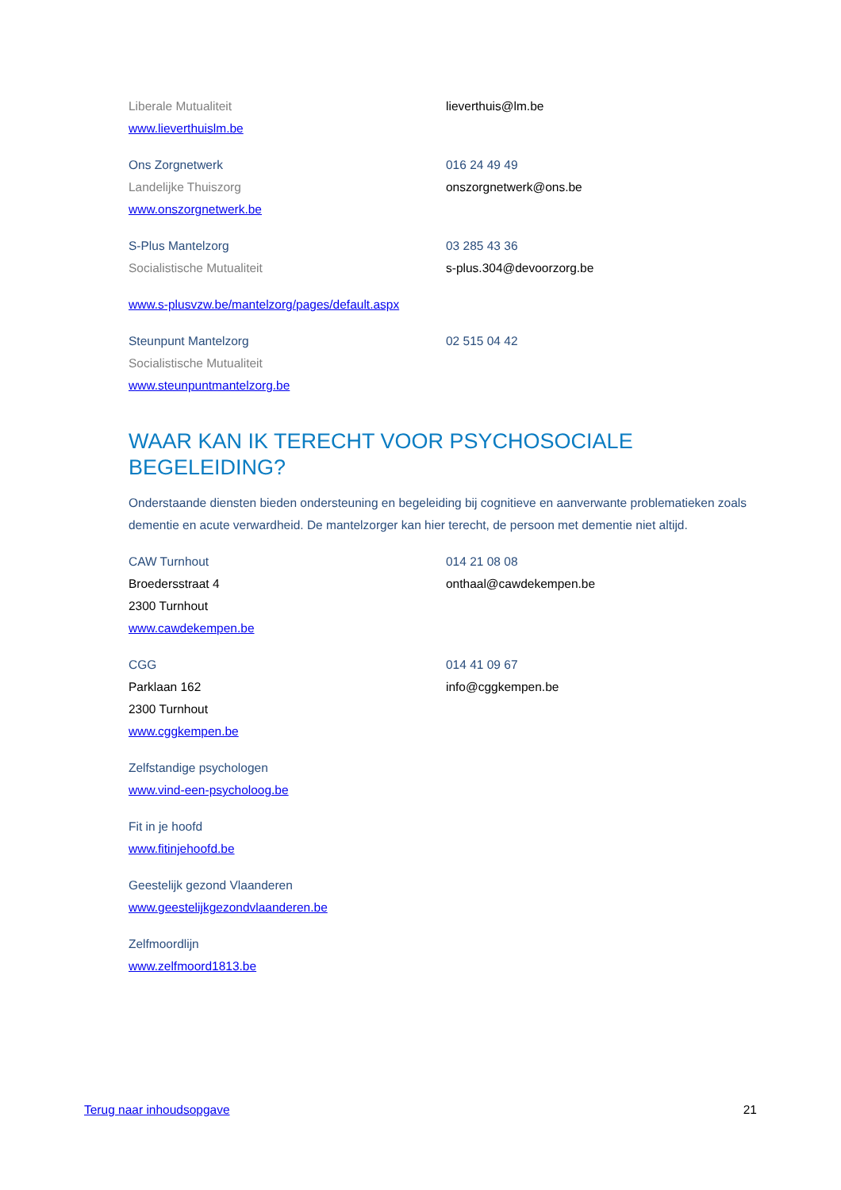Liberale Mutualiteit
www.lieverthuislm.be
lieverthuis@lm.be
Ons Zorgnetwerk
Landelijke Thuiszorg
www.onszorgnetwerk.be
016 24 49 49
onszorgnetwerk@ons.be
S-Plus Mantelzorg
Socialistische Mutualiteit
03 285 43 36
s-plus.304@devoorzorg.be
www.s-plusvzw.be/mantelzorg/pages/default.aspx
Steunpunt Mantelzorg
Socialistische Mutualiteit
www.steunpuntmantelzorg.be
02 515 04 42
WAAR KAN IK TERECHT VOOR PSYCHOSOCIALE BEGELEIDING?
Onderstaande diensten bieden ondersteuning en begeleiding bij cognitieve en aanverwante problematieken zoals dementie en acute verwardheid. De mantelzorger kan hier terecht, de persoon met dementie niet altijd.
CAW Turnhout
Broedersstraat 4
2300 Turnhout
www.cawdekempen.be
014 21 08 08
onthaal@cawdekempen.be
CGG
Parklaan 162
2300 Turnhout
www.cggkempen.be
014 41 09 67
info@cggkempen.be
Zelfstandige psychologen
www.vind-een-psycholoog.be
Fit in je hoofd
www.fitinjehoofd.be
Geestelijk gezond Vlaanderen
www.geestelijkgezondvlaanderen.be
Zelfmoordlijn
www.zelfmoord1813.be
Terug naar inhoudsopgave 21